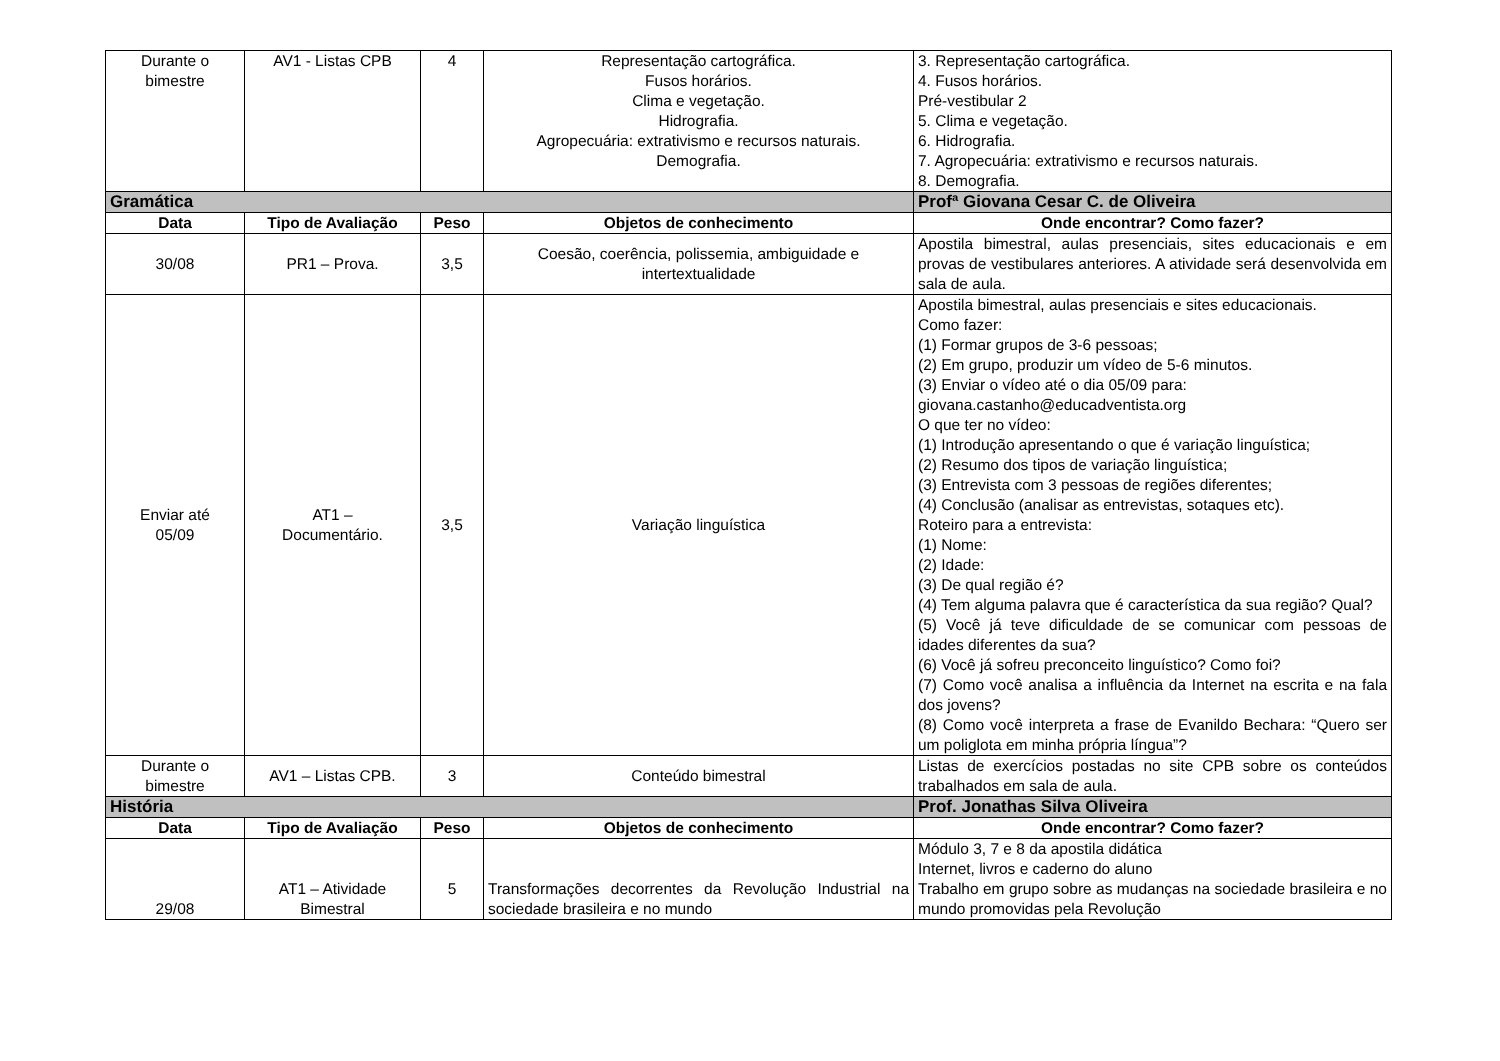| Durante o bimestre | AV1 - Listas CPB | 4 | Representação cartográfica. Fusos horários. Clima e vegetação. Hidrografia. Agropecuária: extrativismo e recursos naturais. Demografia. | 3. Representação cartográfica. 4. Fusos horários. Pré-vestibular 2 5. Clima e vegetação. 6. Hidrografia. 7. Agropecuária: extrativismo e recursos naturais. 8. Demografia. |
| Gramática | | | | Profª Giovana Cesar C. de Oliveira |
| Data | Tipo de Avaliação | Peso | Objetos de conhecimento | Onde encontrar? Como fazer? |
| 30/08 | PR1 – Prova. | 3,5 | Coesão, coerência, polissemia, ambiguidade e intertextualidade | Apostila bimestral, aulas presenciais, sites educacionais e em provas de vestibulares anteriores. A atividade será desenvolvida em sala de aula. |
| Enviar até 05/09 | AT1 – Documentário. | 3,5 | Variação linguística | Apostila bimestral, aulas presenciais e sites educacionais. Como fazer: (1) Formar grupos de 3-6 pessoas; (2) Em grupo, produzir um vídeo de 5-6 minutos. (3) Enviar o vídeo até o dia 05/09 para: giovana.castanho@educadventista.org O que ter no vídeo: (1) Introdução apresentando o que é variação linguística; (2) Resumo dos tipos de variação linguística; (3) Entrevista com 3 pessoas de regiões diferentes; (4) Conclusão (analisar as entrevistas, sotaques etc). Roteiro para a entrevista: (1) Nome: (2) Idade: (3) De qual região é? (4) Tem alguma palavra que é característica da sua região? Qual? (5) Você já teve dificuldade de se comunicar com pessoas de idades diferentes da sua? (6) Você já sofreu preconceito linguístico? Como foi? (7) Como você analisa a influência da Internet na escrita e na fala dos jovens? (8) Como você interpreta a frase de Evanildo Bechara: “Quero ser um poliglota em minha própria língua”? |
| Durante o bimestre | AV1 – Listas CPB. | 3 | Conteúdo bimestral | Listas de exercícios postadas no site CPB sobre os conteúdos trabalhados em sala de aula. |
| História | | | | Prof. Jonathas Silva Oliveira |
| Data | Tipo de Avaliação | Peso | Objetos de conhecimento | Onde encontrar? Como fazer? |
| 29/08 | AT1 – Atividade Bimestral | 5 | Transformações decorrentes da Revolução Industrial na sociedade brasileira e no mundo | Módulo 3, 7 e 8 da apostila didática Internet, livros e caderno do aluno Trabalho em grupo sobre as mudanças na sociedade brasileira e no mundo promovidas pela Revolução |